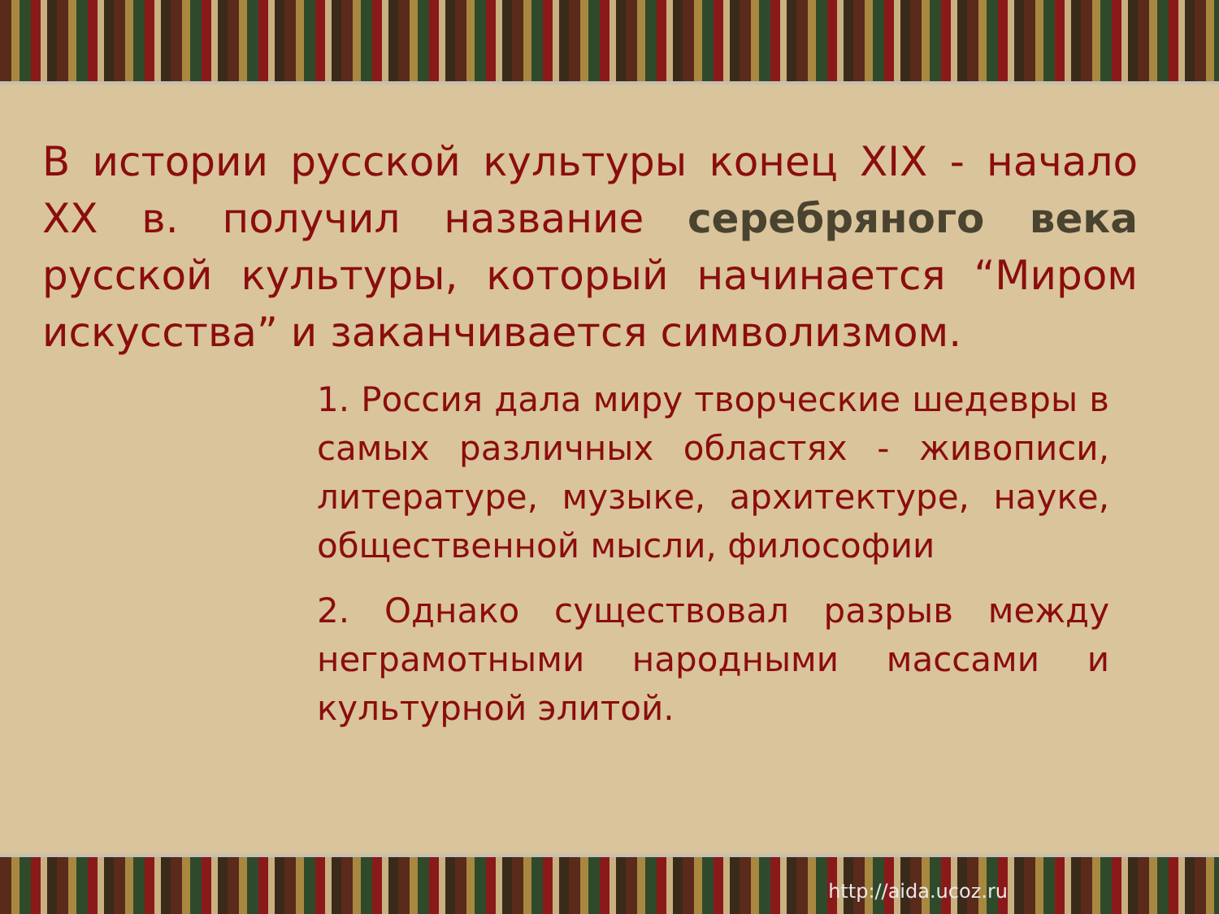В истории русской культуры конец XIX - начало XX в. получил название серебряного века русской культуры, который начинается “Миром искусства” и заканчивается символизмом.
1. Россия дала миру творческие шедевры в самых различных областях - живописи, литературе, музыке, архитектуре, науке, общественной мысли, философии
2. Однако существовал разрыв между неграмотными народными массами и культурной элитой.
http://aida.ucoz.ru